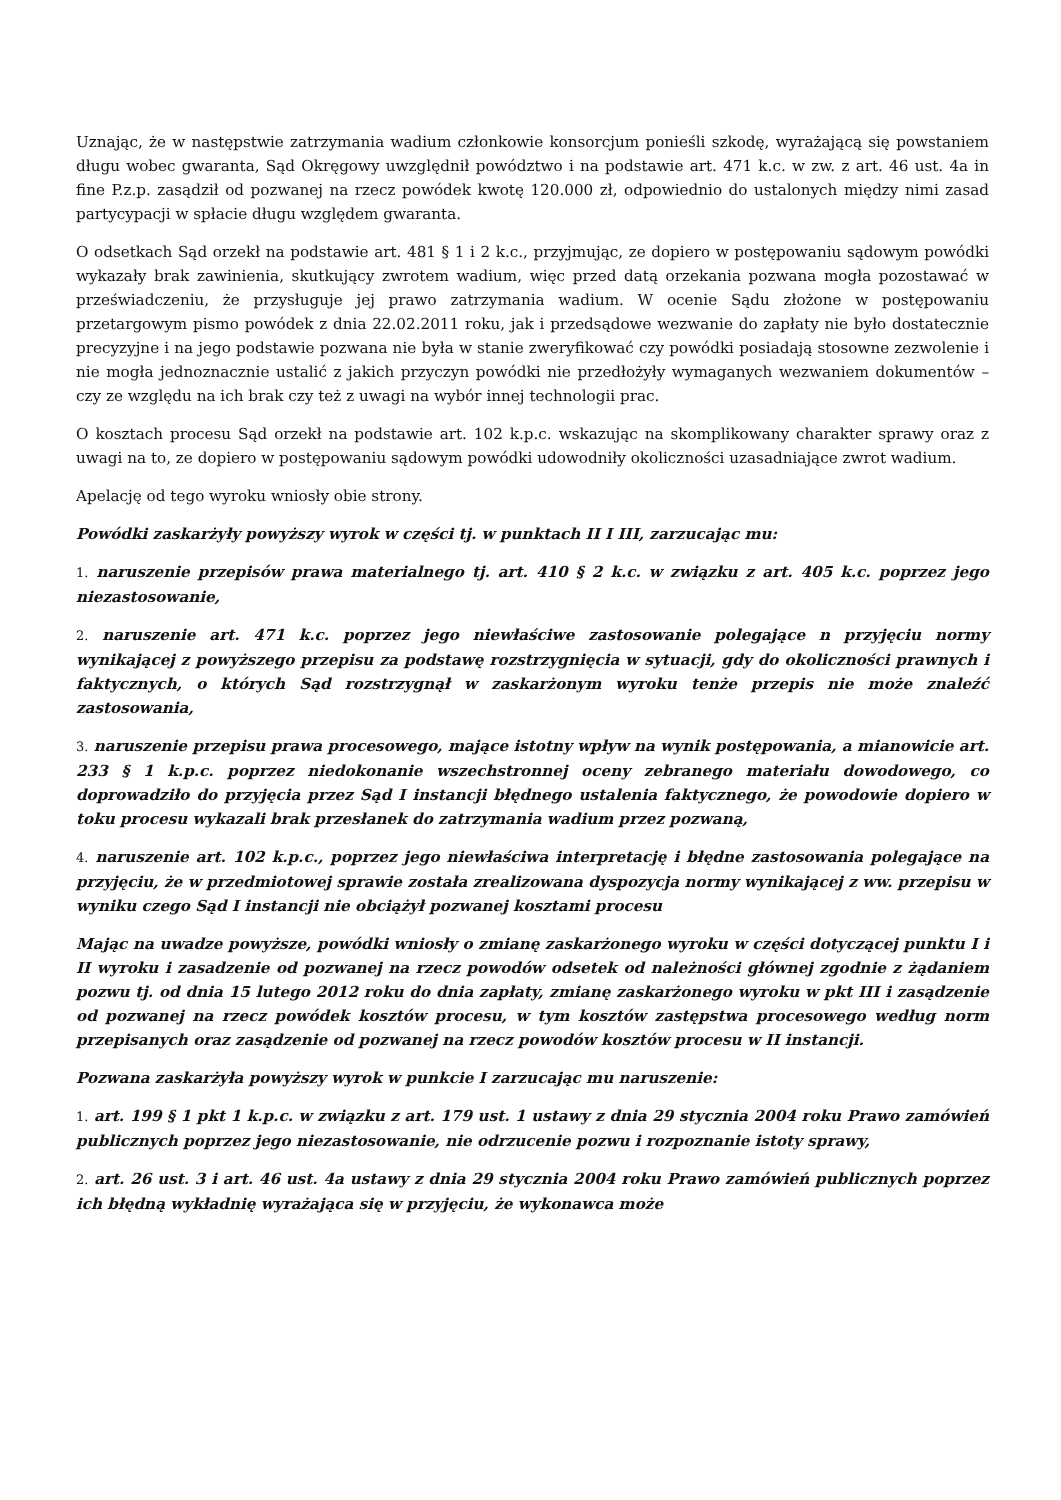Uznając, że w następstwie zatrzymania wadium członkowie konsorcjum ponieśli szkodę, wyrażającą się powstaniem długu wobec gwaranta, Sąd Okręgowy uwzględnił powództwo i na podstawie art. 471 k.c. w zw. z art. 46 ust. 4a in fine P.z.p. zasądził od pozwanej na rzecz powódek kwotę 120.000 zł, odpowiednio do ustalonych między nimi zasad partycypacji w spłacie długu względem gwaranta.
O odsetkach Sąd orzekł na podstawie art. 481 § 1 i 2 k.c., przyjmując, ze dopiero w postępowaniu sądowym powódki wykazały brak zawinienia, skutkujący zwrotem wadium, więc przed datą orzekania pozwana mogła pozostawać w przeświadczeniu, że przysługuje jej prawo zatrzymania wadium. W ocenie Sądu złożone w postępowaniu przetargowym pismo powódek z dnia 22.02.2011 roku, jak i przedsądowe wezwanie do zapłaty nie było dostatecznie precyzyjne i na jego podstawie pozwana nie była w stanie zweryfikować czy powódki posiadają stosowne zezwolenie i nie mogła jednoznacznie ustalić z jakich przyczyn powódki nie przedłożyły wymaganych wezwaniem dokumentów – czy ze względu na ich brak czy też z uwagi na wybór innej technologii prac.
O kosztach procesu Sąd orzekł na podstawie art. 102 k.p.c. wskazując na skomplikowany charakter sprawy oraz z uwagi na to, ze dopiero w postępowaniu sądowym powódki udowodniły okoliczności uzasadniające zwrot wadium.
Apelację od tego wyroku wniosły obie strony.
Powódki zaskarżyły powyższy wyrok w części tj. w punktach II I III, zarzucając mu:
1. naruszenie przepisów prawa materialnego tj. art. 410 § 2 k.c. w związku z art. 405 k.c. poprzez jego niezastosowanie,
2. naruszenie art. 471 k.c. poprzez jego niewłaściwe zastosowanie polegające n przyjęciu normy wynikającej z powyższego przepisu za podstawę rozstrzygnięcia w sytuacji, gdy do okoliczności prawnych i faktycznych, o których Sąd rozstrzygnął w zaskarżonym wyroku tenże przepis nie może znaleźć zastosowania,
3. naruszenie przepisu prawa procesowego, mające istotny wpływ na wynik postępowania, a mianowicie art. 233 § 1 k.p.c. poprzez niedokonanie wszechstronnej oceny zebranego materiału dowodowego, co doprowadziło do przyjęcia przez Sąd I instancji błędnego ustalenia faktycznego, że powodowie dopiero w toku procesu wykazali brak przesłanek do zatrzymania wadium przez pozwaną,
4. naruszenie art. 102 k.p.c., poprzez jego niewłaściwa interpretację i błędne zastosowania polegające na przyjęciu, że w przedmiotowej sprawie została zrealizowana dyspozycja normy wynikającej z ww. przepisu w wyniku czego Sąd I instancji nie obciążył pozwanej kosztami procesu
Mając na uwadze powyższe, powódki wniosły o zmianę zaskarżonego wyroku w części dotyczącej punktu I i II wyroku i zasadzenie od pozwanej na rzecz powodów odsetek od należności głównej zgodnie z żądaniem pozwu tj. od dnia 15 lutego 2012 roku do dnia zapłaty, zmianę zaskarżonego wyroku w pkt III i zasądzenie od pozwanej na rzecz powódek kosztów procesu, w tym kosztów zastępstwa procesowego według norm przepisanych oraz zasądzenie od pozwanej na rzecz powodów kosztów procesu w II instancji.
Pozwana zaskarżyła powyższy wyrok w punkcie I zarzucając mu naruszenie:
1. art. 199 § 1 pkt 1 k.p.c. w związku z art. 179 ust. 1 ustawy z dnia 29 stycznia 2004 roku Prawo zamówień publicznych poprzez jego niezastosowanie, nie odrzucenie pozwu i rozpoznanie istoty sprawy,
2. art. 26 ust. 3 i art. 46 ust. 4a ustawy z dnia 29 stycznia 2004 roku Prawo zamówień publicznych poprzez ich błędną wykładnię wyrażająca się w przyjęciu, że wykonawca może